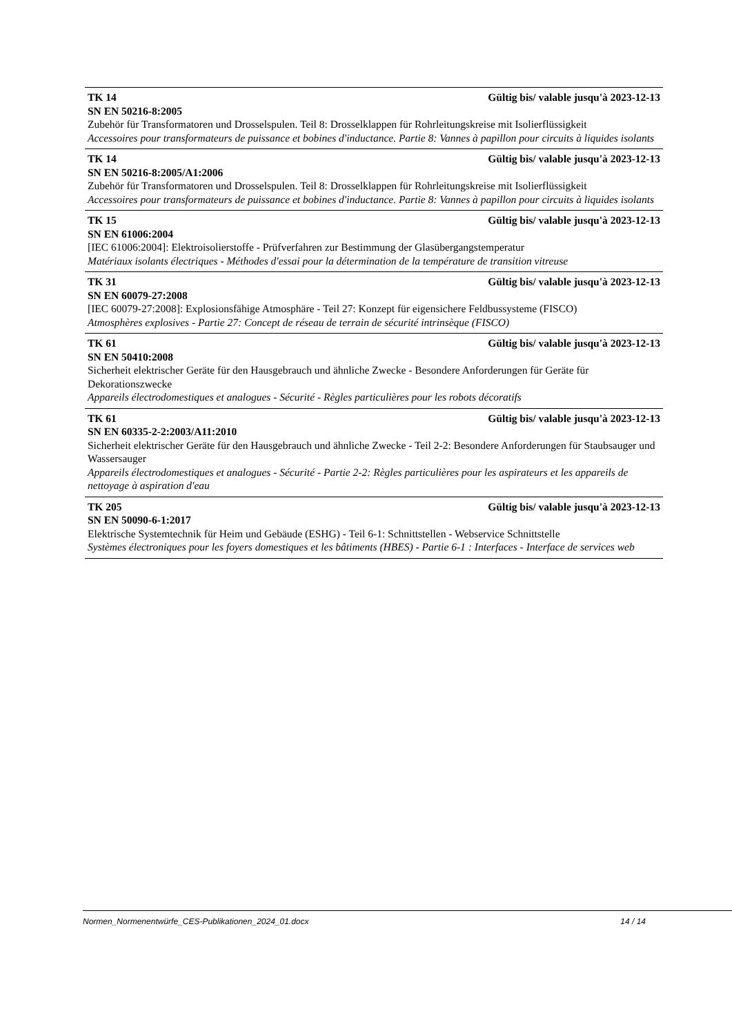TK 14 Gültig bis/ valable jusqu'à 2023-12-13
SN EN 50216-8:2005
Zubehör für Transformatoren und Drosselspulen. Teil 8: Drosselklappen für Rohrleitungskreise mit Isolierflüssigkeit
Accessoires pour transformateurs de puissance et bobines d'inductance. Partie 8: Vannes à papillon pour circuits à liquides isolants
TK 14 Gültig bis/ valable jusqu'à 2023-12-13
SN EN 50216-8:2005/A1:2006
Zubehör für Transformatoren und Drosselspulen. Teil 8: Drosselklappen für Rohrleitungskreise mit Isolierflüssigkeit
Accessoires pour transformateurs de puissance et bobines d'inductance. Partie 8: Vannes à papillon pour circuits à liquides isolants
TK 15 Gültig bis/ valable jusqu'à 2023-12-13
SN EN 61006:2004
[IEC 61006:2004]: Elektroisolierstoffe - Prüfverfahren zur Bestimmung der Glasübergangstemperatur
Matériaux isolants électriques - Méthodes d'essai pour la détermination de la température de transition vitreuse
TK 31 Gültig bis/ valable jusqu'à 2023-12-13
SN EN 60079-27:2008
[IEC 60079-27:2008]: Explosionsfähige Atmosphäre - Teil 27: Konzept für eigensichere Feldbussysteme (FISCO)
Atmosphères explosives - Partie 27: Concept de réseau de terrain de sécurité intrinsèque (FISCO)
TK 61 Gültig bis/ valable jusqu'à 2023-12-13
SN EN 50410:2008
Sicherheit elektrischer Geräte für den Hausgebrauch und ähnliche Zwecke - Besondere Anforderungen für Geräte für Dekorationszwecke
Appareils électrodomestiques et analogues - Sécurité - Règles particulières pour les robots décoratifs
TK 61 Gültig bis/ valable jusqu'à 2023-12-13
SN EN 60335-2-2:2003/A11:2010
Sicherheit elektrischer Geräte für den Hausgebrauch und ähnliche Zwecke - Teil 2-2: Besondere Anforderungen für Staubsauger und Wassersauger
Appareils électrodomestiques et analogues - Sécurité - Partie 2-2: Règles particulières pour les aspirateurs et les appareils de nettoyage à aspiration d'eau
TK 205 Gültig bis/ valable jusqu'à 2023-12-13
SN EN 50090-6-1:2017
Elektrische Systemtechnik für Heim und Gebäude (ESHG) - Teil 6-1: Schnittstellen - Webservice Schnittstelle
Systèmes électroniques pour les foyers domestiques et les bâtiments (HBES) - Partie 6-1 : Interfaces - Interface de services web
Normen_Normenentwürfe_CES-Publikationen_2024_01.docx 14 / 14